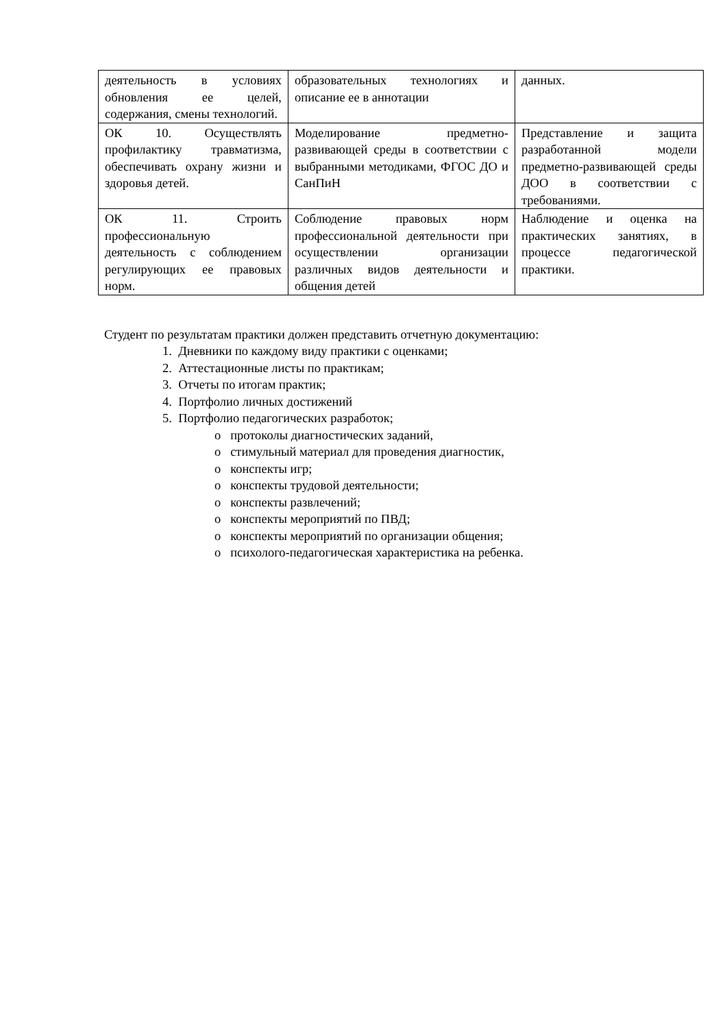| деятельность в условиях обновления ее целей, содержания, смены технологий. | образовательных технологиях и описание ее в аннотации | данных. |
| ОК 10. Осуществлять профилактику травматизма, обеспечивать охрану жизни и здоровья детей. | Моделирование предметно-развивающей среды в соответствии с выбранными методиками, ФГОС ДО и СанПиН | Представление и защита разработанной модели предметно-развивающей среды ДОО в соответствии с требованиями. |
| ОК 11. Строить профессиональную деятельность с соблюдением регулирующих ее правовых норм. | Соблюдение правовых норм профессиональной деятельности при осуществлении организации различных видов деятельности и общения детей | Наблюдение и оценка на практических занятиях, в процессе педагогической практики. |
Студент по результатам практики должен представить отчетную документацию:
1. Дневники по каждому виду практики с оценками;
2. Аттестационные листы по практикам;
3. Отчеты по итогам практик;
4. Портфолио личных достижений
5. Портфолио педагогических разработок;
o протоколы диагностических заданий,
o стимульный материал для проведения диагностик,
o конспекты игр;
o конспекты трудовой деятельности;
o конспекты развлечений;
o конспекты мероприятий по ПВД;
o конспекты мероприятий по организации общения;
o психолого-педагогическая характеристика на ребенка.